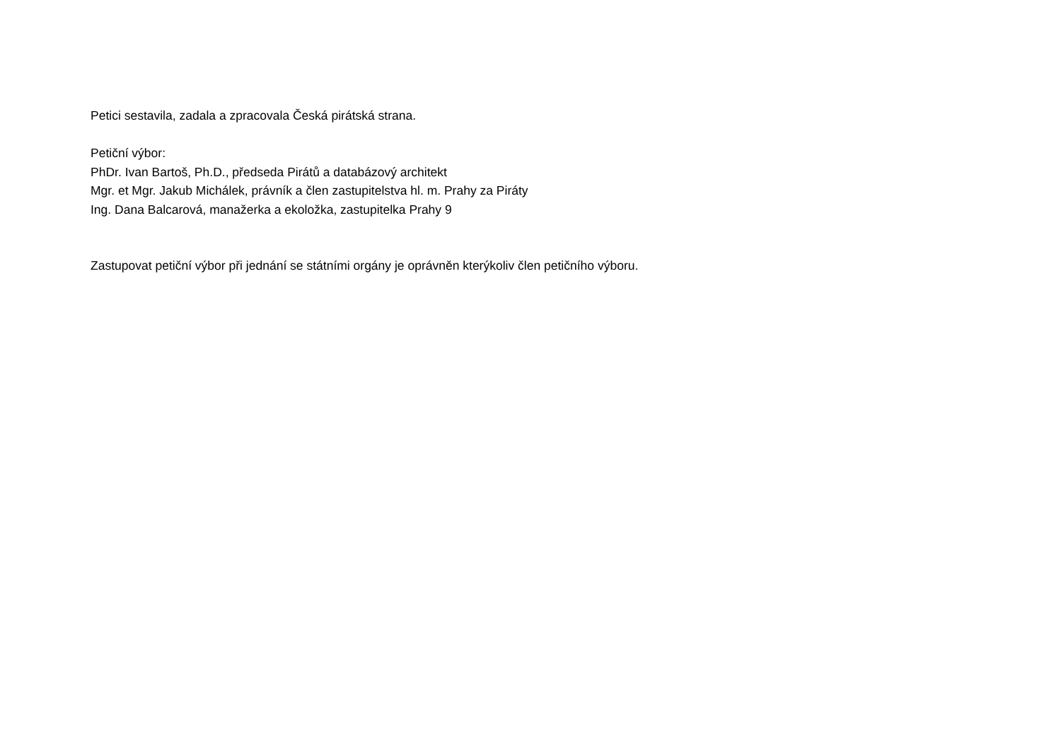Petici sestavila, zadala a zpracovala Česká pirátská strana.
Petiční výbor:
PhDr. Ivan Bartoš, Ph.D., předseda Pirátů a databázový architekt
Mgr. et Mgr. Jakub Michálek, právník a člen zastupitelstva hl. m. Prahy za Piráty
Ing. Dana Balcarová, manažerka a ekoložka, zastupitelka Prahy 9
Zastupovat petiční výbor při jednání se státními orgány je oprávněn kterýkoliv člen petičního výboru.